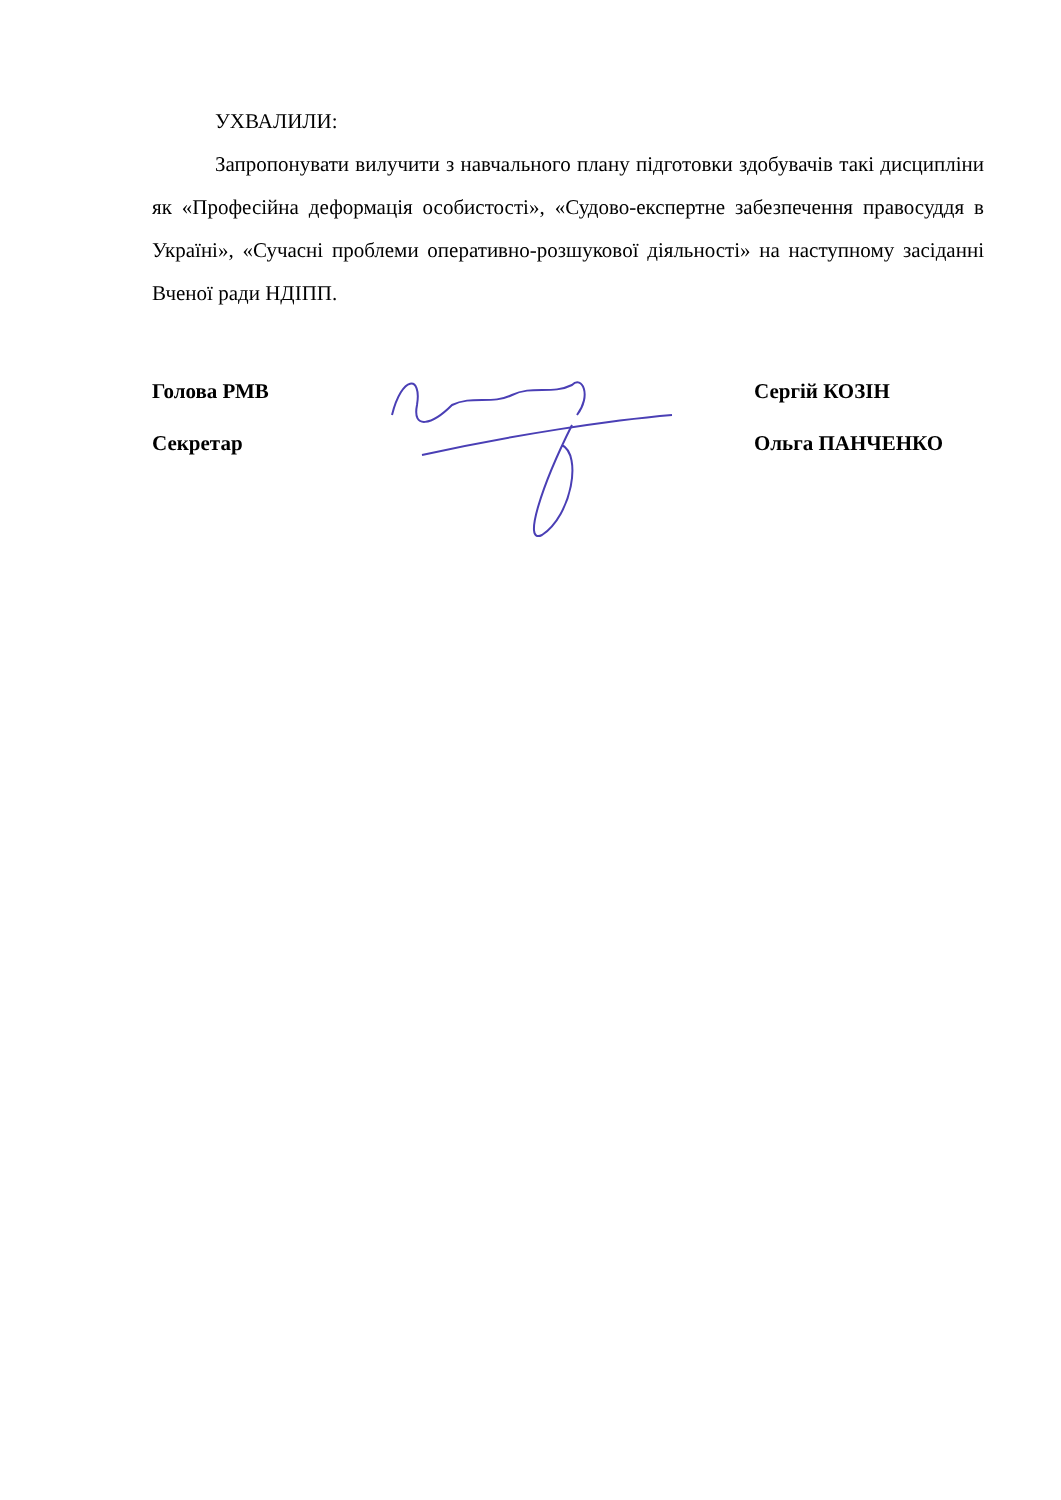УХВАЛИЛИ:
Запропонувати вилучити з навчального плану підготовки здобувачів такі дисципліни як «Професійна деформація особистості», «Судово-експертне забезпечення правосуддя в Україні», «Сучасні проблеми оперативно-розшукової діяльності» на наступному засіданні Вченої ради НДІПП.
Голова РМВ Сергій КОЗІН
Секретар Ольга ПАНЧЕНКО